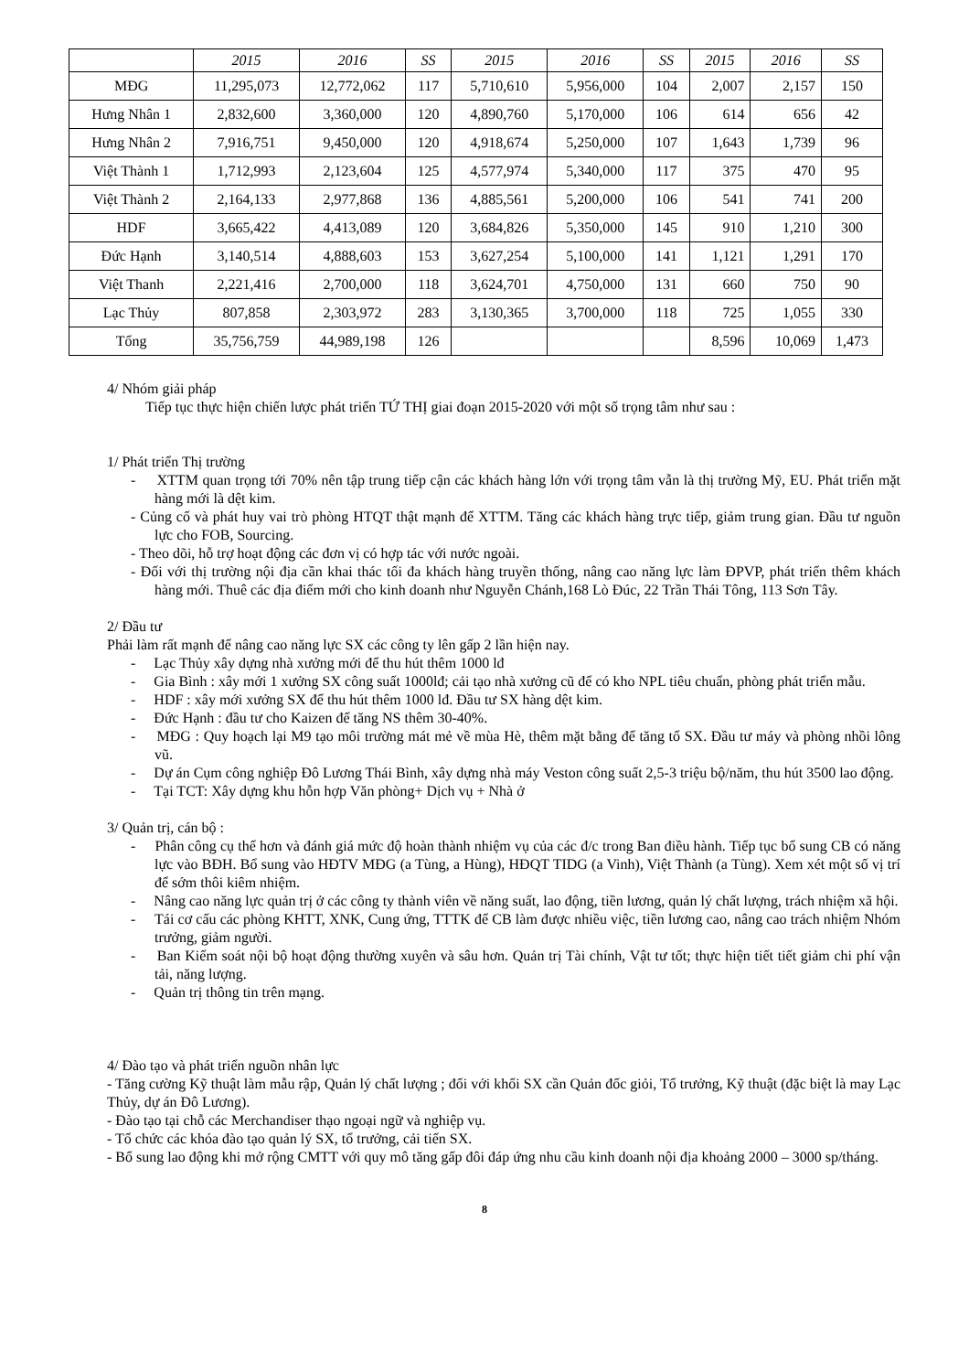| | 2015 | 2016 | SS | 2015 | 2016 | SS | 2015 | 2016 | SS |
| --- | --- | --- | --- | --- | --- | --- | --- | --- | --- |
| MĐG | 11,295,073 | 12,772,062 | 117 | 5,710,610 | 5,956,000 | 104 | 2,007 | 2,157 | 150 |
| Hưng Nhân 1 | 2,832,600 | 3,360,000 | 120 | 4,890,760 | 5,170,000 | 106 | 614 | 656 | 42 |
| Hưng Nhân 2 | 7,916,751 | 9,450,000 | 120 | 4,918,674 | 5,250,000 | 107 | 1,643 | 1,739 | 96 |
| Việt Thành 1 | 1,712,993 | 2,123,604 | 125 | 4,577,974 | 5,340,000 | 117 | 375 | 470 | 95 |
| Việt Thành 2 | 2,164,133 | 2,977,868 | 136 | 4,885,561 | 5,200,000 | 106 | 541 | 741 | 200 |
| HDF | 3,665,422 | 4,413,089 | 120 | 3,684,826 | 5,350,000 | 145 | 910 | 1,210 | 300 |
| Đức Hạnh | 3,140,514 | 4,888,603 | 153 | 3,627,254 | 5,100,000 | 141 | 1,121 | 1,291 | 170 |
| Việt Thanh | 2,221,416 | 2,700,000 | 118 | 3,624,701 | 4,750,000 | 131 | 660 | 750 | 90 |
| Lạc Thủy | 807,858 | 2,303,972 | 283 | 3,130,365 | 3,700,000 | 118 | 725 | 1,055 | 330 |
| Tổng | 35,756,759 | 44,989,198 | 126 | | | | 8,596 | 10,069 | 1,473 |
4/ Nhóm giải pháp
Tiếp tục thực hiện chiến lược phát triển TỨ THỊ giai đoạn 2015-2020 với một số trọng tâm như sau :
1/ Phát triển Thị trường
- XTTM quan trọng tới 70% nên tập trung tiếp cận các khách hàng lớn với trọng tâm vẫn là thị trường Mỹ, EU. Phát triển mặt hàng mới là dệt kim.
- Củng cố và phát huy vai trò phòng HTQT thật mạnh để XTTM. Tăng các khách hàng trực tiếp, giảm trung gian. Đầu tư nguồn lực cho FOB, Sourcing.
- Theo dõi, hỗ trợ hoạt động các đơn vị có hợp tác với nước ngoài.
- Đối với thị trường nội địa cần khai thác tối đa khách hàng truyền thống, nâng cao năng lực làm ĐPVP, phát triển thêm khách hàng mới. Thuê các địa điểm mới cho kinh doanh như Nguyễn Chánh,168 Lò Đúc, 22 Trần Thái Tông, 113 Sơn Tây.
2/ Đầu tư
Phải làm rất mạnh để nâng cao năng lực SX các công ty lên gấp 2 lần hiện nay.
- Lạc Thủy xây dựng nhà xưởng mới để thu hút thêm 1000 lđ
- Gia Bình : xây mới 1 xưởng SX công suất 1000lđ; cải tạo nhà xưởng cũ để có kho NPL tiêu chuẩn, phòng phát triển mẫu.
- HDF : xây mới xưởng SX để thu hút thêm 1000 lđ. Đầu tư SX hàng dệt kim.
- Đức Hạnh : đầu tư cho Kaizen để tăng NS thêm 30-40%.
- MĐG : Quy hoạch lại M9 tạo môi trường mát mẻ về mùa Hè, thêm mặt bằng để tăng tổ SX. Đầu tư máy và phòng nhồi lông vũ.
- Dự án Cụm công nghiệp Đô Lương Thái Bình, xây dựng nhà máy Veston công suất 2,5-3 triệu bộ/năm, thu hút 3500 lao động.
- Tại TCT: Xây dựng khu hỗn hợp Văn phòng+ Dịch vụ + Nhà ở
3/ Quản trị, cán bộ :
- Phân công cụ thể hơn và đánh giá mức độ hoàn thành nhiệm vụ của các đ/c trong Ban điều hành. Tiếp tục bổ sung CB có năng lực vào BĐH. Bổ sung vào HĐTV MĐG (a Tùng, a Hùng), HĐQT TIDG (a Vinh), Việt Thành (a Tùng). Xem xét một số vị trí để sớm thôi kiêm nhiệm.
- Nâng cao năng lực quản trị ở các công ty thành viên về năng suất, lao động, tiền lương, quản lý chất lượng, trách nhiệm xã hội.
- Tái cơ cấu các phòng KHTT, XNK, Cung ứng, TTTK để CB làm được nhiều việc, tiền lương cao, nâng cao trách nhiệm Nhóm trưởng, giảm người.
- Ban Kiểm soát nội bộ hoạt động thường xuyên và sâu hơn. Quản trị Tài chính, Vật tư tốt; thực hiện tiết tiết giảm chi phí vận tải, năng lượng.
- Quản trị thông tin trên mạng.
4/ Đào tạo và phát triển nguồn nhân lực
- Tăng cường Kỹ thuật làm mẫu rập, Quản lý chất lượng ; đối với khối SX cần Quản đốc giỏi, Tổ trưởng, Kỹ thuật (đặc biệt là may Lạc Thủy, dự án Đô Lương).
- Đào tạo tại chỗ các Merchandiser thạo ngoại ngữ và nghiệp vụ.
- Tổ chức các khóa đào tạo quản lý SX, tổ trưởng, cải tiến SX.
- Bổ sung lao động khi mở rộng CMTT với quy mô tăng gấp đôi đáp ứng nhu cầu kinh doanh nội địa khoảng 2000 – 3000 sp/tháng.
8